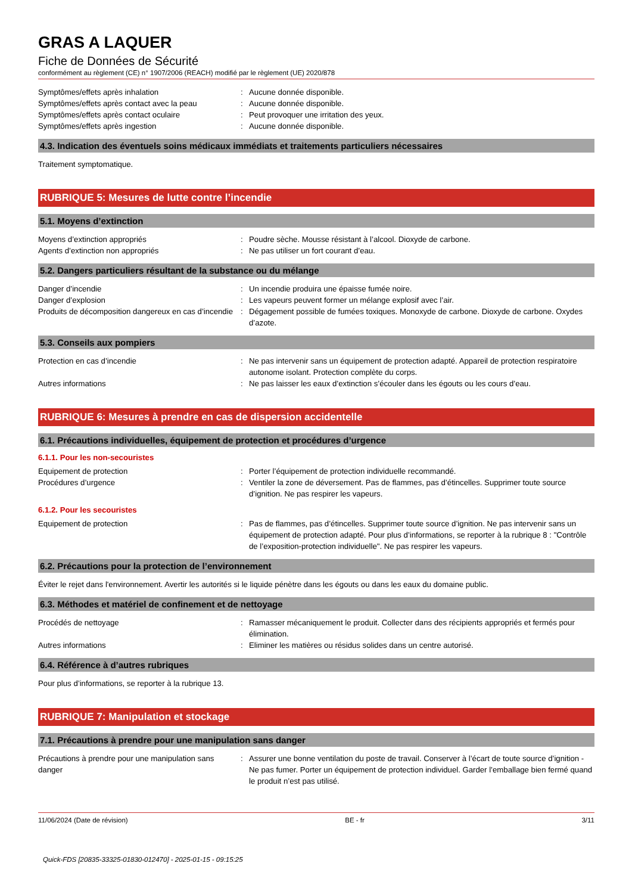GRAS A LAQUER
Fiche de Données de Sécurité
conformément au règlement (CE) n° 1907/2006 (REACH) modifié par le règlement (UE) 2020/878
Symptômes/effets après inhalation : Aucune donnée disponible.
Symptômes/effets après contact avec la peau
: Aucune donnée disponible.
Symptômes/effets après contact oculaire : Peut provoquer une irritation des yeux.
Symptômes/effets après ingestion : Aucune donnée disponible.
4.3. Indication des éventuels soins médicaux immédiats et traitements particuliers nécessaires
Traitement symptomatique.
RUBRIQUE 5: Mesures de lutte contre l’incendie
5.1. Moyens d’extinction
Moyens d’extinction appropriés : Poudre sèche. Mousse résistant à l’alcool. Dioxyde de carbone.
Agents d’extinction non appropriés : Ne pas utiliser un fort courant d’eau.
5.2. Dangers particuliers résultant de la substance ou du mélange
Danger d’incendie : Un incendie produira une épaisse fumée noire.
Danger d’explosion : Les vapeurs peuvent former un mélange explosif avec l’air.
Produits de décomposition dangereux en cas d’incendie
: Dégagement possible de fumées toxiques. Monoxyde de carbone. Dioxyde de carbone. Oxydes d’azote.
5.3. Conseils aux pompiers
Protection en cas d’incendie : Ne pas intervenir sans un équipement de protection adapté. Appareil de protection respiratoire autonome isolant. Protection complète du corps.
Autres informations : Ne pas laisser les eaux d’extinction s’écouler dans les égouts ou les cours d’eau.
RUBRIQUE 6: Mesures à prendre en cas de dispersion accidentelle
6.1. Précautions individuelles, équipement de protection et procédures d’urgence
6.1.1. Pour les non-secouristes
Equipement de protection : Porter l’équipement de protection individuelle recommandé.
Procédures d’urgence : Ventiler la zone de déversement. Pas de flammes, pas d’étincelles. Supprimer toute source d’ignition. Ne pas respirer les vapeurs.
6.1.2. Pour les secouristes
Equipement de protection : Pas de flammes, pas d’étincelles. Supprimer toute source d’ignition. Ne pas intervenir sans un équipement de protection adapté. Pour plus d’informations, se reporter à la rubrique 8 : "Contrôle de l’exposition-protection individuelle". Ne pas respirer les vapeurs.
6.2. Précautions pour la protection de l’environnement
Éviter le rejet dans l'environnement. Avertir les autorités si le liquide pénètre dans les égouts ou dans les eaux du domaine public.
6.3. Méthodes et matériel de confinement et de nettoyage
Procédés de nettoyage : Ramasser mécaniquement le produit. Collecter dans des récipients appropriés et fermés pour élimination.
Autres informations : Eliminer les matières ou résidus solides dans un centre autorisé.
6.4. Référence à d’autres rubriques
Pour plus d’informations, se reporter à la rubrique 13.
RUBRIQUE 7: Manipulation et stockage
7.1. Précautions à prendre pour une manipulation sans danger
Précautions à prendre pour une manipulation sans danger
: Assurer une bonne ventilation du poste de travail. Conserver à l’écart de toute source d’ignition - Ne pas fumer. Porter un équipement de protection individuel. Garder l’emballage bien fermé quand le produit n’est pas utilisé.
11/06/2024 (Date de révision) BE - fr 3/11
Quick-FDS [20835-33325-01830-012470] - 2025-01-15 - 09:15:25